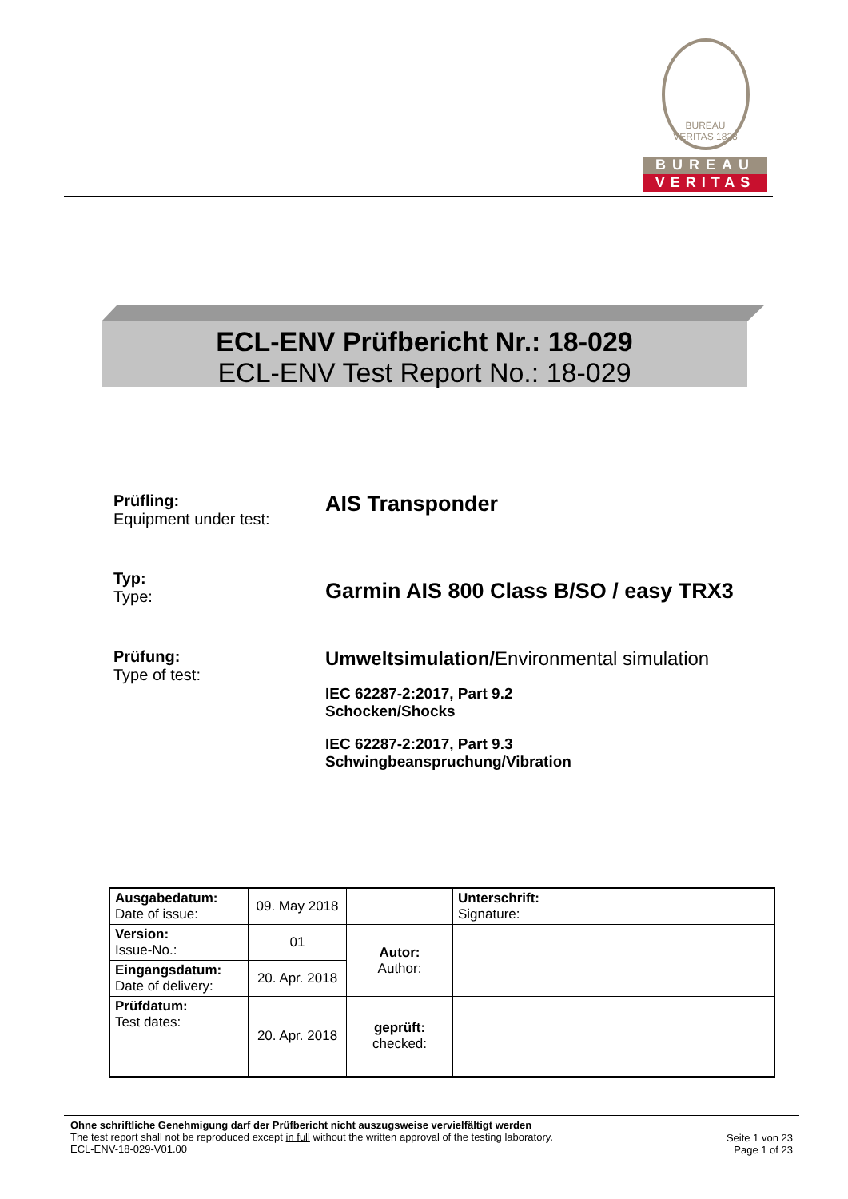BUREAU VERITAS 1828
BUREAU
VERITAS
ECL-ENV Prüfbericht Nr.: 18-029
ECL-ENV Test Report No.: 18-029
Prüfling:
Equipment under test:
AIS Transponder
Typ:
Type:
Garmin AIS 800 Class B/SO / easy TRX3
Prüfung:
Type of test:
Umweltsimulation/Environmental simulation
IEC 62287-2:2017, Part 9.2
Schocken/Shocks
IEC 62287-2:2017, Part 9.3
Schwingbeanspruchung/Vibration
| Ausgabedatum: Date of issue: | 09. May 2018 | | Unterschrift: Signature: |
| Version: Issue-No.: | 01 | Autor: Author: | |
| Eingangsdatum: Date of delivery: | 20. Apr. 2018 | | |
| Prüfdatum: Test dates: | 20. Apr. 2018 | geprüft: checked: | |
Ohne schriftliche Genehmigung darf der Prüfbericht nicht auszugsweise vervielfältigt werden
The test report shall not be reproduced except in full without the written approval of the testing laboratory.
ECL-ENV-18-029-V01.00
Seite 1 von 23
Page 1 of 23